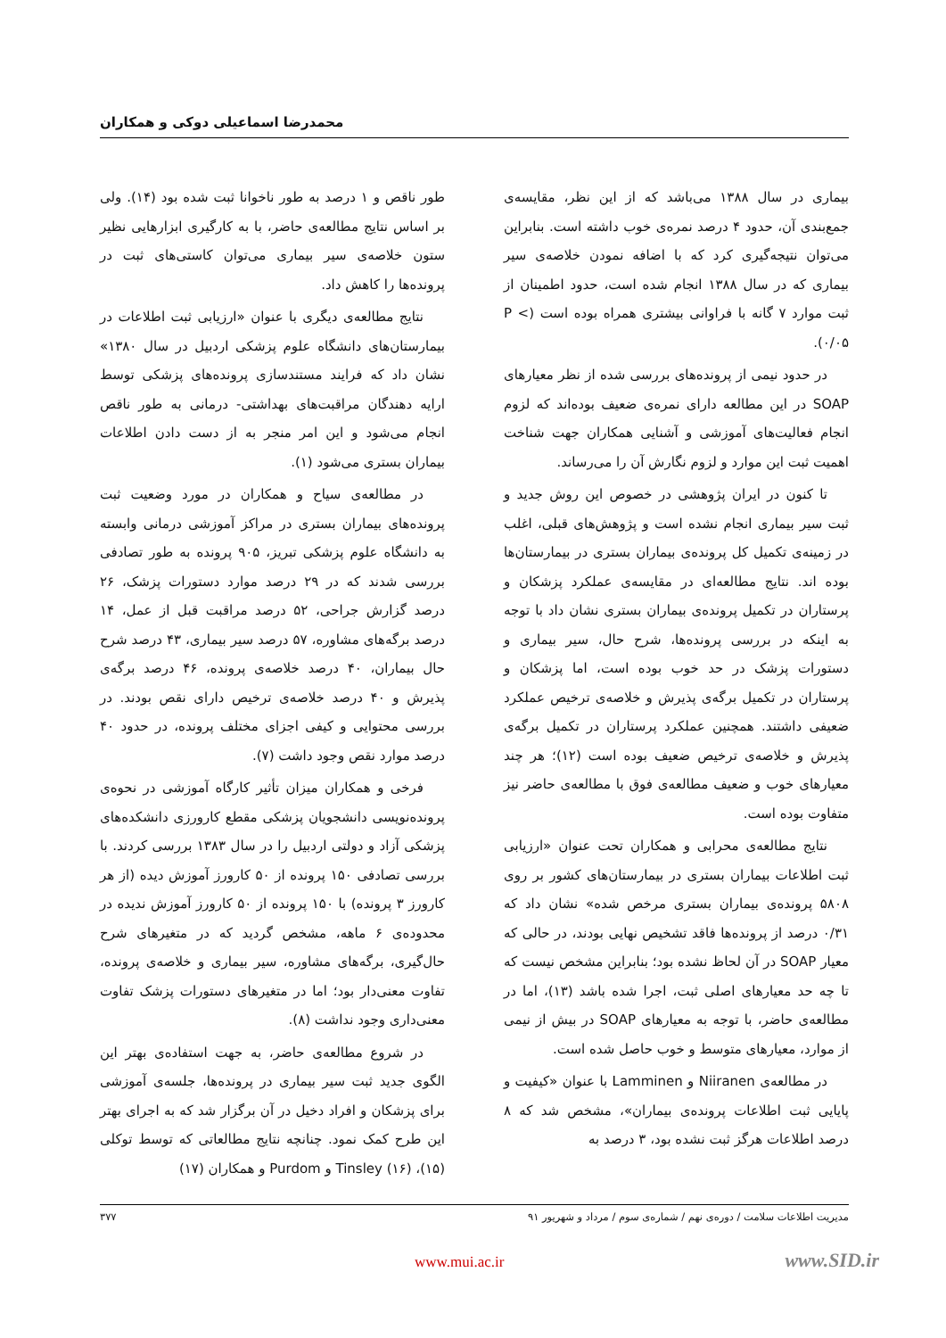محمدرضا اسماعیلی دوکی و همکاران
بیماری در سال ۱۳۸۸ می‌باشد که از این نظر، مقایسه‌ی جمع‌بندی آن، حدود ۴ درصد نمره‌ی خوب داشته است. بنابراین می‌توان نتیجه‌گیری کرد که با اضافه نمودن خلاصه‌ی سیر بیماری که در سال ۱۳۸۸ انجام شده است، حدود اطمینان از ثبت موارد ۷ گانه با فراوانی بیشتری همراه بوده است (P < ۰/۰۵).
در حدود نیمی از پرونده‌های بررسی شده از نظر معیارهای SOAP در این مطالعه دارای نمره‌ی ضعیف بوده‌اند که لزوم انجام فعالیت‌های آموزشی و آشنایی همکاران جهت شناخت اهمیت ثبت این موارد و لزوم نگارش آن را می‌رساند.
تا کنون در ایران پژوهشی در خصوص این روش جدید و ثبت سیر بیماری انجام نشده است و پژوهش‌های قبلی، اغلب در زمینه‌ی تکمیل کل پرونده‌ی بیماران بستری در بیمارستان‌ها بوده اند. نتایج مطالعه‌ای در مقایسه‌ی عملکرد پزشکان و پرستاران در تکمیل پرونده‌ی بیماران بستری نشان داد با توجه به اینکه در بررسی پرونده‌ها، شرح حال، سیر بیماری و دستورات پزشک در حد خوب بوده است، اما پزشکان و پرستاران در تکمیل برگه‌ی پذیرش و خلاصه‌ی ترخیص عملکرد ضعیفی داشتند. همچنین عملکرد پرستاران در تکمیل برگه‌ی پذیرش و خلاصه‌ی ترخیص ضعیف بوده است (۱۲)؛ هر چند معیارهای خوب و ضعیف مطالعه‌ی فوق با مطالعه‌ی حاضر نیز متفاوت بوده است.
نتایج مطالعه‌ی محرابی و همکاران تحت عنوان «ارزیابی ثبت اطلاعات بیماران بستری در بیمارستان‌های کشور بر روی ۵۸۰۸ پرونده‌ی بیماران بستری مرخص شده» نشان داد که ۰/۳۱ درصد از پرونده‌ها فاقد تشخیص نهایی بودند، در حالی که معیار SOAP در آن لحاظ نشده بود؛ بنابراین مشخص نیست که تا چه حد معیارهای اصلی ثبت، اجرا شده باشد (۱۳)، اما در مطالعه‌ی حاضر، با توجه به معیارهای SOAP در بیش از نیمی از موارد، معیارهای متوسط و خوب حاصل شده است.
در مطالعه‌ی Niiranen و Lamminen با عنوان «کیفیت و پایایی ثبت اطلاعات پرونده‌ی بیماران»، مشخص شد که ۸ درصد اطلاعات هرگز ثبت نشده بود، ۳ درصد به
طور ناقص و ۱ درصد به طور ناخوانا ثبت شده بود (۱۴). ولی بر اساس نتایج مطالعه‌ی حاضر، با به کارگیری ابزارهایی نظیر ستون خلاصه‌ی سیر بیماری می‌توان کاستی‌های ثبت در پرونده‌ها را کاهش داد.
نتایج مطالعه‌ی دیگری با عنوان «ارزیابی ثبت اطلاعات در بیمارستان‌های دانشگاه علوم پزشکی اردبیل در سال ۱۳۸۰» نشان داد که فرایند مستندسازی پرونده‌های پزشکی توسط ارایه دهندگان مراقبت‌های بهداشتی- درمانی به طور ناقص انجام می‌شود و این امر منجر به از دست دادن اطلاعات بیماران بستری می‌شود (۱).
در مطالعه‌ی سیاح و همکاران در مورد وضعیت ثبت پرونده‌های بیماران بستری در مراکز آموزشی درمانی وابسته به دانشگاه علوم پزشکی تبریز، ۹۰۵ پرونده به طور تصادفی بررسی شدند که در ۲۹ درصد موارد دستورات پزشک، ۲۶ درصد گزارش جراحی، ۵۲ درصد مراقبت قبل از عمل، ۱۴ درصد برگه‌های مشاوره، ۵۷ درصد سیر بیماری، ۴۳ درصد شرح حال بیماران، ۴۰ درصد خلاصه‌ی پرونده، ۴۶ درصد برگه‌ی پذیرش و ۴۰ درصد خلاصه‌ی ترخیص دارای نقص بودند. در بررسی محتوایی و کیفی اجزای مختلف پرونده، در حدود ۴۰ درصد موارد نقص وجود داشت (۷).
فرخی و همکاران میزان تأثیر کارگاه آموزشی در نحوه‌ی پرونده‌نویسی دانشجویان پزشکی مقطع کارورزی دانشکده‌های پزشکی آزاد و دولتی اردبیل را در سال ۱۳۸۳ بررسی کردند. با بررسی تصادفی ۱۵۰ پرونده از ۵۰ کارورز آموزش دیده (از هر کارورز ۳ پرونده) با ۱۵۰ پرونده از ۵۰ کارورز آموزش ندیده در محدوده‌ی ۶ ماهه، مشخص گردید که در متغیرهای شرح حال‌گیری، برگه‌های مشاوره، سیر بیماری و خلاصه‌ی پرونده، تفاوت معنی‌دار بود؛ اما در متغیرهای دستورات پزشک تفاوت معنی‌داری وجود نداشت (۸).
در شروع مطالعه‌ی حاضر، به جهت استفاده‌ی بهتر این الگوی جدید ثبت سیر بیماری در پرونده‌ها، جلسه‌ی آموزشی برای پزشکان و افراد دخیل در آن برگزار شد که به اجرای بهتر این طرح کمک نمود. چنانچه نتایج مطالعاتی که توسط توکلی (۱۵)، Tinsley (۱۶) و Purdom و همکاران (۱۷)
مدیریت اطلاعات سلامت / دوره‌ی نهم / شماره‌ی سوم / مرداد و شهریور ۹۱ ۳۷۷
www.mui.ac.ir www.SID.ir